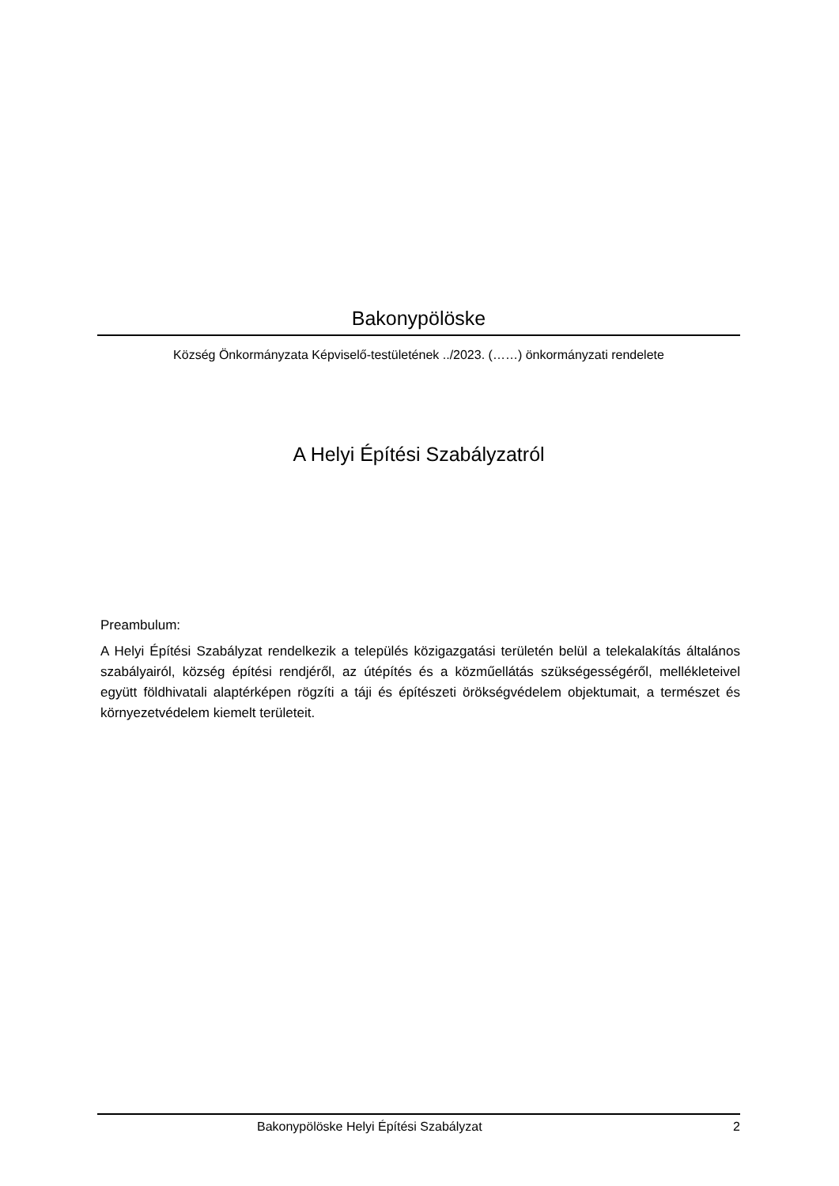Bakonypölöske
Község Önkormányzata Képviselő-testületének ../2023. (……) önkormányzati rendelete
A Helyi Építési Szabályzatról
Preambulum:
A Helyi Építési Szabályzat rendelkezik a település közigazgatási területén belül a telekalakítás általános szabályairól, község építési rendjéről, az útépítés és a közműellátás szükségességéről, mellékleteivel együtt földhivatali alaptérképen rögzíti a táji és építészeti örökségvédelem objektumait, a természet és környezetvédelem kiemelt területeit.
Bakonypölöske Helyi Építési Szabályzat 2